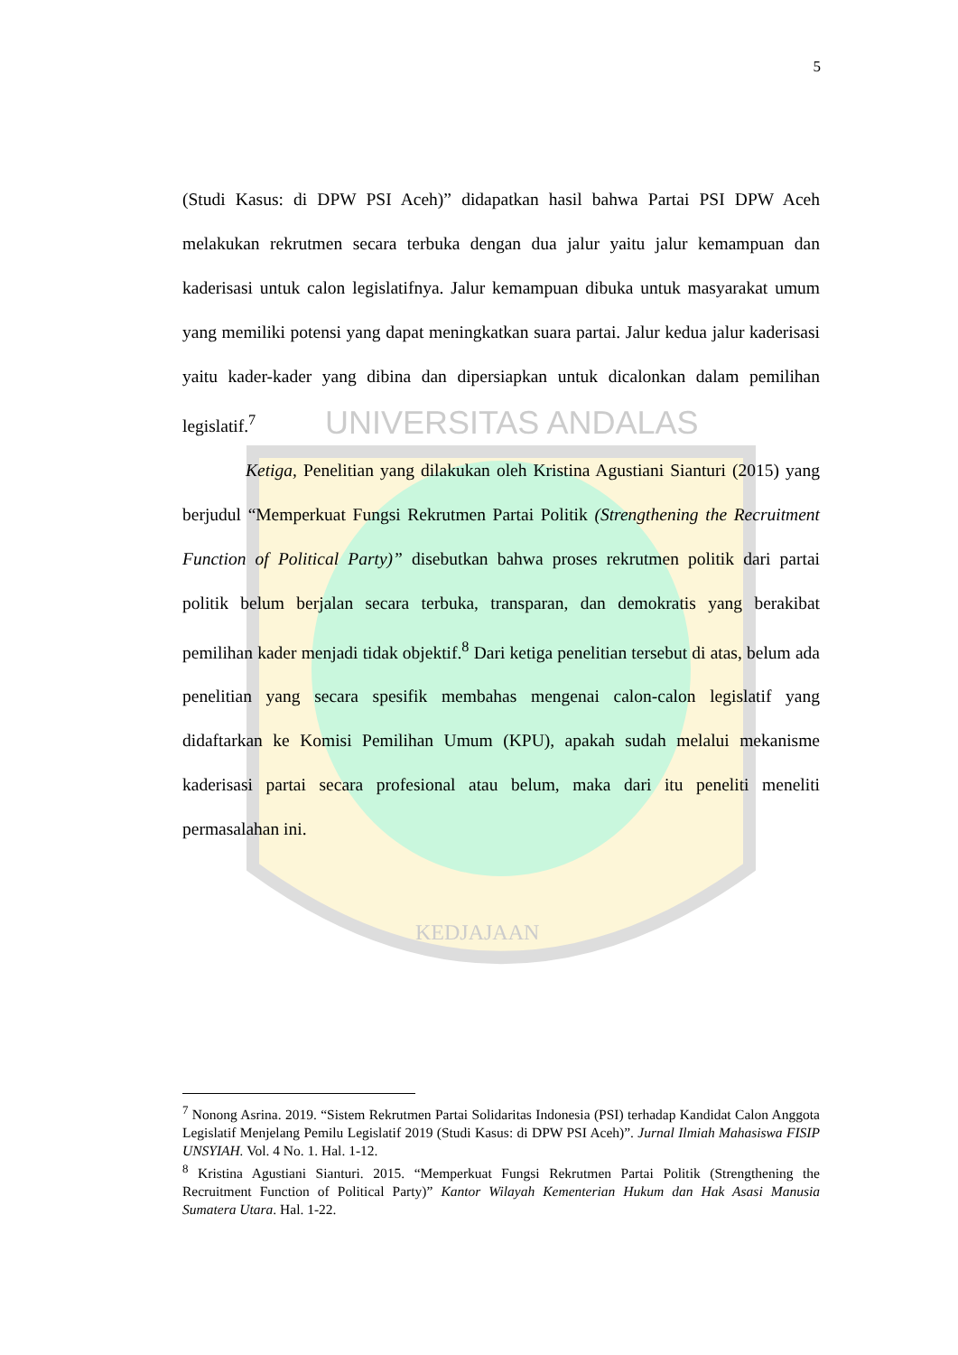UNIVERSITAS ANDALAS
KEDJAJAAN
5
(Studi Kasus: di DPW PSI Aceh)” didapatkan hasil bahwa Partai PSI DPW Aceh melakukan rekrutmen secara terbuka dengan dua jalur yaitu jalur kemampuan dan kaderisasi untuk calon legislatifnya. Jalur kemampuan dibuka untuk masyarakat umum yang memiliki potensi yang dapat meningkatkan suara partai. Jalur kedua jalur kaderisasi yaitu kader-kader yang dibina dan dipersiapkan untuk dicalonkan dalam pemilihan legislatif.<sup>7</sup>
Ketiga, Penelitian yang dilakukan oleh Kristina Agustiani Sianturi (2015) yang berjudul “Memperkuat Fungsi Rekrutmen Partai Politik (Strengthening the Recruitment Function of Political Party)” disebutkan bahwa proses rekrutmen politik dari partai politik belum berjalan secara terbuka, transparan, dan demokratis yang berakibat pemilihan kader menjadi tidak objektif.<sup>8</sup> Dari ketiga penelitian tersebut di atas, belum ada penelitian yang secara spesifik membahas mengenai calon-calon legislatif yang didaftarkan ke Komisi Pemilihan Umum (KPU), apakah sudah melalui mekanisme kaderisasi partai secara profesional atau belum, maka dari itu peneliti meneliti permasalahan ini.
<sup>7</sup> Nonong Asrina. 2019. “Sistem Rekrutmen Partai Solidaritas Indonesia (PSI) terhadap Kandidat Calon Anggota Legislatif Menjelang Pemilu Legislatif 2019 (Studi Kasus: di DPW PSI Aceh)”. Jurnal Ilmiah Mahasiswa FISIP UNSYIAH. Vol. 4 No. 1. Hal. 1-12.
<sup>8</sup> Kristina Agustiani Sianturi. 2015. “Memperkuat Fungsi Rekrutmen Partai Politik (Strengthening the Recruitment Function of Political Party)” Kantor Wilayah Kementerian Hukum dan Hak Asasi Manusia Sumatera Utara. Hal. 1-22.